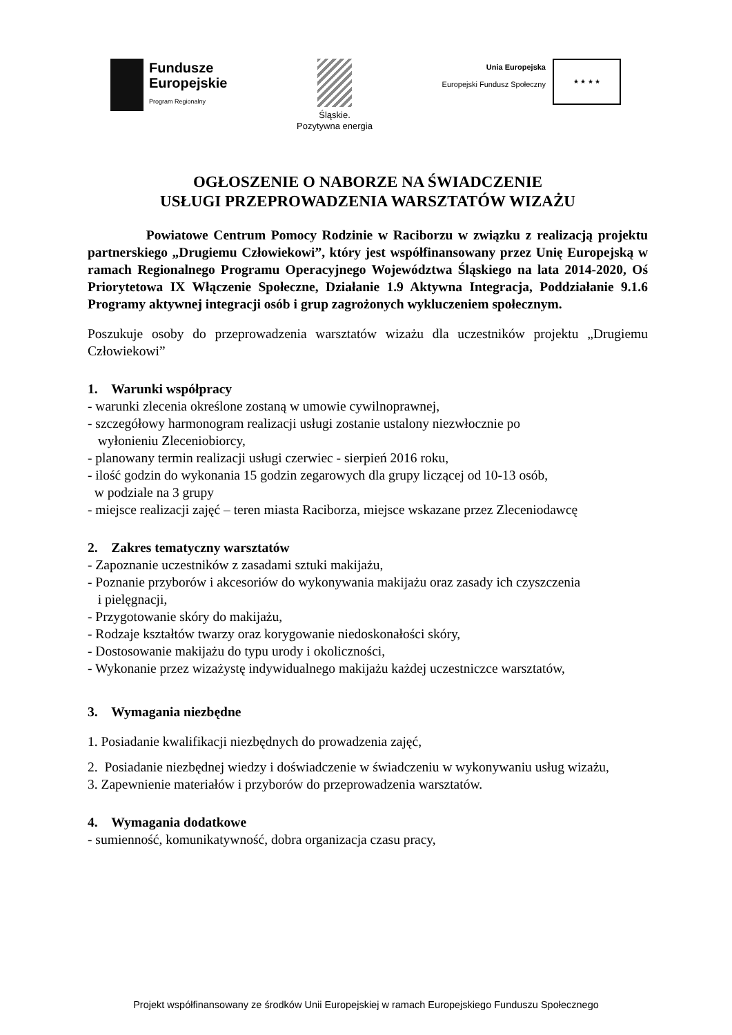Fundusze
Europejskie
Program Regionalny
Śląskie.
Pozytywna energia
Unia Europejska
Europejski Fundusz Społeczny
★ ★ ★ ★
OGŁOSZENIE O NABORZE NA ŚWIADCZENIE
USŁUGI PRZEPROWADZENIA WARSZTATÓW WIZAŻU
Powiatowe Centrum Pomocy Rodzinie w Raciborzu w związku z realizacją projektu partnerskiego „Drugiemu Człowiekowi”, który jest współfinansowany przez Unię Europejską w ramach Regionalnego Programu Operacyjnego Województwa Śląskiego na lata 2014-2020, Oś Priorytetowa IX Włączenie Społeczne, Działanie 1.9 Aktywna Integracja, Poddziałanie 9.1.6 Programy aktywnej integracji osób i grup zagrożonych wykluczeniem społecznym.
Poszukuje osoby do przeprowadzenia warsztatów wizażu dla uczestników projektu „Drugiemu Człowiekowi”
1. Warunki współpracy
- warunki zlecenia określone zostaną w umowie cywilnoprawnej,
- szczegółowy harmonogram realizacji usługi zostanie ustalony niezwłocznie po
wyłonieniu Zleceniobiorcy,
- planowany termin realizacji usługi czerwiec - sierpień 2016 roku,
- ilość godzin do wykonania 15 godzin zegarowych dla grupy liczącej od 10-13 osób,
w podziale na 3 grupy
- miejsce realizacji zajęć – teren miasta Raciborza, miejsce wskazane przez Zleceniodawcę
2. Zakres tematyczny warsztatów
- Zapoznanie uczestników z zasadami sztuki makijażu,
- Poznanie przyborów i akcesoriów do wykonywania makijażu oraz zasady ich czyszczenia
i pielęgnacji,
- Przygotowanie skóry do makijażu,
- Rodzaje kształtów twarzy oraz korygowanie niedoskonałości skóry,
- Dostosowanie makijażu do typu urody i okoliczności,
- Wykonanie przez wizażystę indywidualnego makijażu każdej uczestniczce warsztatów,
3. Wymagania niezbędne
1. Posiadanie kwalifikacji niezbędnych do prowadzenia zajęć,
2. Posiadanie niezbędnej wiedzy i doświadczenie w świadczeniu w wykonywaniu usług wizażu,
3. Zapewnienie materiałów i przyborów do przeprowadzenia warsztatów.
4. Wymagania dodatkowe
- sumienność, komunikatywność, dobra organizacja czasu pracy,
Projekt współfinansowany ze środków Unii Europejskiej w ramach Europejskiego Funduszu Społecznego